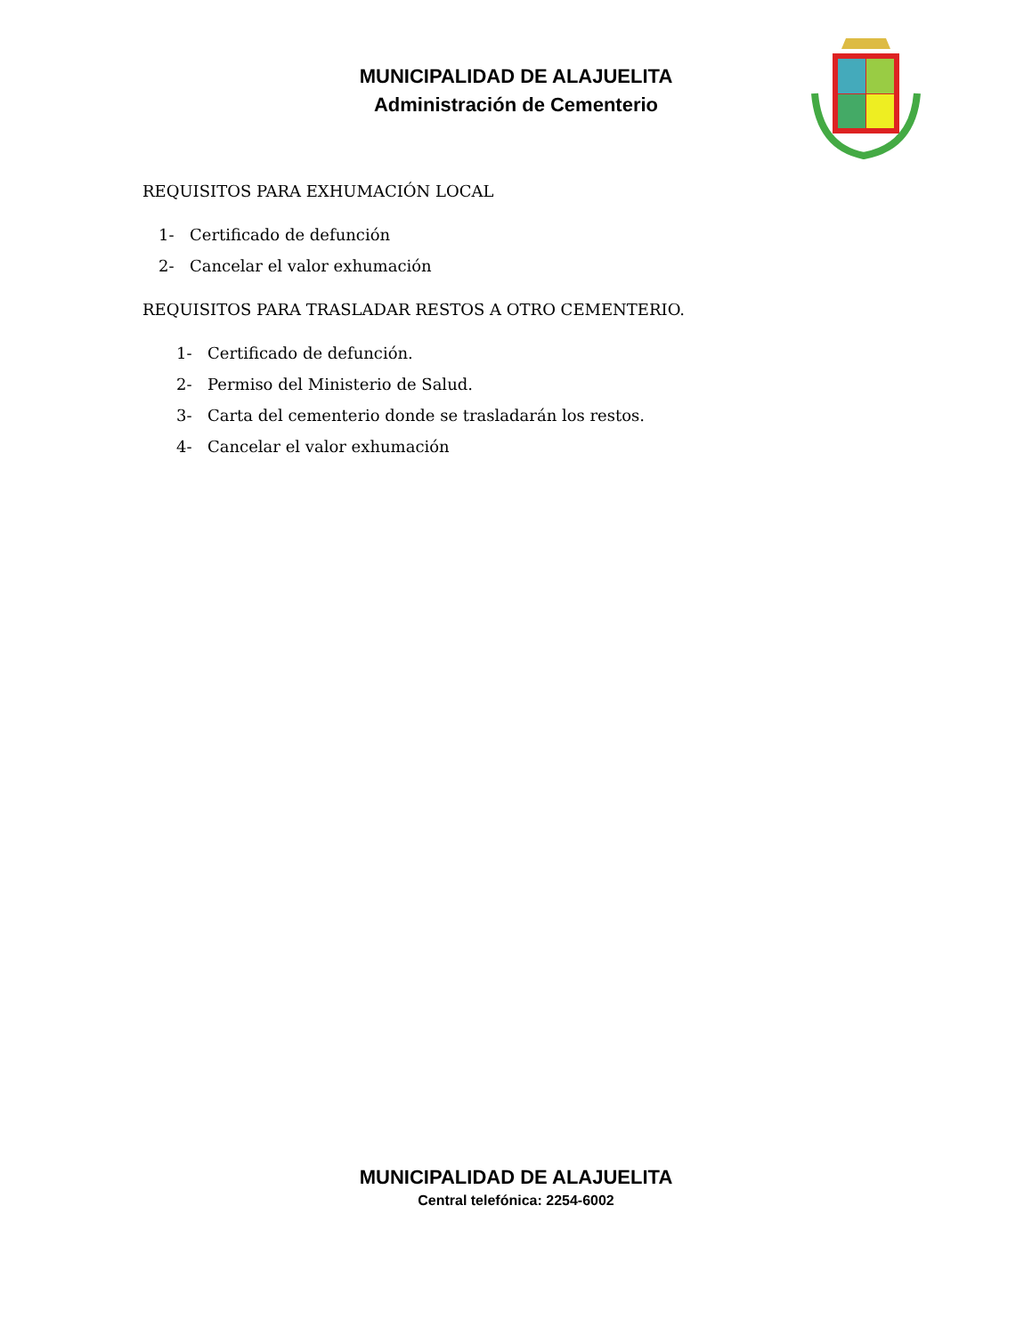MUNICIPALIDAD DE ALAJUELITA
Administración de Cementerio
REQUISITOS PARA EXHUMACIÓN LOCAL
1- Certificado de defunción
2- Cancelar el valor exhumación
REQUISITOS PARA TRASLADAR RESTOS A OTRO CEMENTERIO.
1- Certificado de defunción.
2- Permiso del Ministerio de Salud.
3- Carta del cementerio donde se trasladarán los restos.
4- Cancelar el valor exhumación
MUNICIPALIDAD DE ALAJUELITA
Central telefónica: 2254-6002